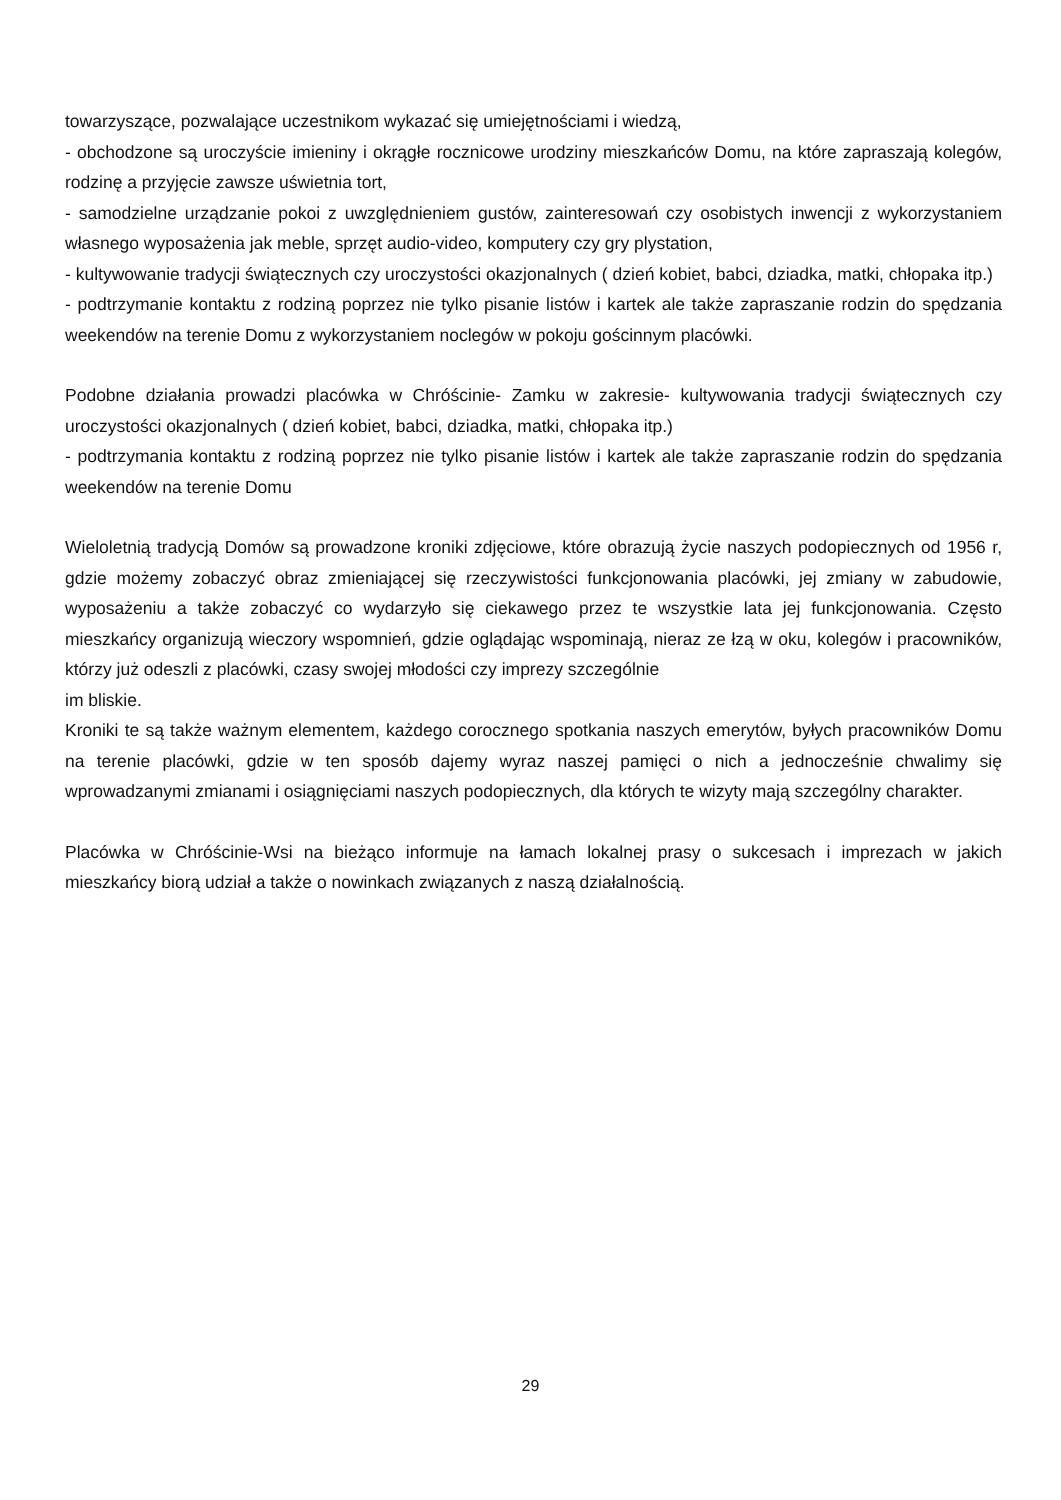towarzyszące, pozwalające uczestnikom wykazać się umiejętnościami i wiedzą,
- obchodzone są uroczyście imieniny i okrągłe rocznicowe urodziny mieszkańców Domu, na które zapraszają kolegów, rodzinę a przyjęcie zawsze uświetnia tort,
- samodzielne urządzanie pokoi z uwzględnieniem gustów, zainteresowań czy osobistych inwencji z wykorzystaniem własnego wyposażenia jak meble, sprzęt audio-video, komputery czy gry plystation,
- kultywowanie tradycji świątecznych czy uroczystości okazjonalnych ( dzień kobiet, babci, dziadka, matki, chłopaka itp.)
- podtrzymanie kontaktu z rodziną poprzez nie tylko pisanie listów i kartek ale także zapraszanie rodzin do spędzania weekendów na terenie Domu z wykorzystaniem noclegów w pokoju gościnnym placówki.
Podobne działania prowadzi placówka w Chróścinie- Zamku w zakresie- kultywowania tradycji świątecznych czy uroczystości okazjonalnych ( dzień kobiet, babci, dziadka, matki, chłopaka itp.)
- podtrzymania kontaktu z rodziną poprzez nie tylko pisanie listów i kartek ale także zapraszanie rodzin do spędzania weekendów na terenie Domu
Wieloletnią tradycją Domów są prowadzone kroniki zdjęciowe, które obrazują życie naszych podopiecznych od 1956 r, gdzie możemy zobaczyć obraz zmieniającej się rzeczywistości funkcjonowania placówki, jej zmiany w zabudowie, wyposażeniu a także zobaczyć co wydarzyło się ciekawego przez te wszystkie lata jej funkcjonowania. Często mieszkańcy organizują wieczory wspomnień, gdzie oglądając wspominają, nieraz ze łzą w oku, kolegów i pracowników, którzy już odeszli z placówki, czasy swojej młodości czy imprezy szczególnie
im bliskie.
Kroniki te są także ważnym elementem, każdego corocznego spotkania naszych emerytów, byłych pracowników Domu na terenie placówki, gdzie w ten sposób dajemy wyraz naszej pamięci o nich a jednocześnie chwalimy się wprowadzanymi zmianami i osiągnięciami naszych podopiecznych, dla których te wizyty mają szczególny charakter.
Placówka w Chróścinie-Wsi na bieżąco informuje na łamach lokalnej prasy o sukcesach i imprezach w jakich mieszkańcy biorą udział a także o nowinkach związanych z naszą działalnością.
29